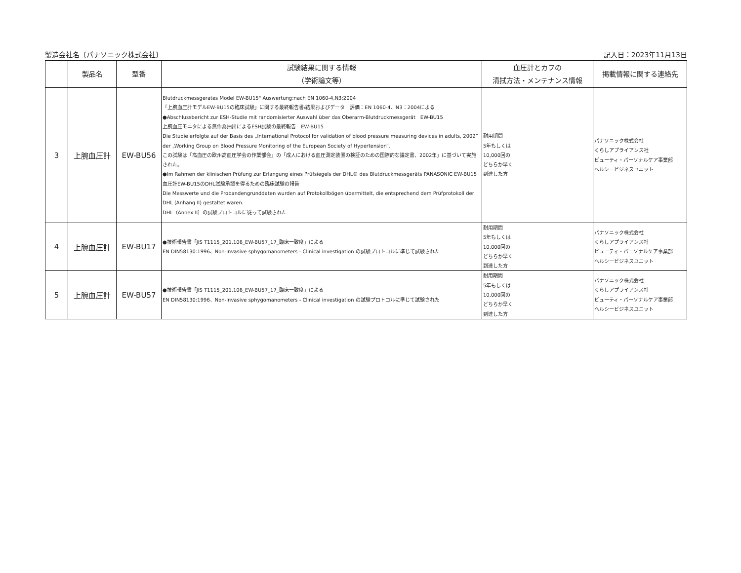製造会社名〔パナソニック株式会社〕 記入日：2023年11月13日
| | 製品名 | 型番 | 試験結果に関する情報 （学術論文等） | 血圧計とカフの 清拭方法・メンテナンス情報 | 掲載情報に関する連絡先 |
| --- | --- | --- | --- | --- | --- |
| 3 | 上腕血圧計 | EW-BU56 | Blutdruckmessgerates Model EW-BU15" Auswertung:nach EN 1060-4,N3:2004 「上腕血圧計モデルEW-BU15の臨床試験」に関する最終報告書/結果およびデータ 評価：EN 1060-4、N3：2004による ●Abschlussbericht zur ESH-Studie mit randomisierter Auswahl über das Oberarm-Blutdruckmessgerät EW-BU15 上腕血圧モニタによる無作為抽出によるESH試験の最終報告 EW-BU15 Die Studie erfolgte auf der Basis des „International Protocol for validation of blood pressure measuring devices in adults, 2002“ der „Working Group on Blood Pressure Monitoring of the European Society of Hypertension“. この試験は「高血圧の欧州高血圧学会の作業部会」の「成人における血圧測定装置の検証のための国際的な議定書、2002年」に基づいて実施された。 ●Im Rahmen der klinischen Prüfung zur Erlangung eines Prüfsiegels der DHL® des Blutdruckmessgeräts PANASONIC EW-BU15 血圧計EW-BU15のDHL試験承認を得るための臨床試験の報告 Die Messwerte und die Probandengrunddaten wurden auf Protokollbögen übermittelt, die entsprechend dem Prüfprotokoll der DHL (Anhang II) gestaltet waren. DHL（Annex II）の試験プロトコルに従って試験された | 耐用期間 5年もしくは 10,000回の どちらか早く 到達した方 | パナソニック株式会社 くらしアプライアンス社 ビューティ・パーソナルケア事業部 ヘルシービジネスユニット |
| 4 | 上腕血圧計 | EW-BU17 | ●技術報告書「JIS T1115_201.106_EW-BU57_17_臨床一致度」による EN DIN58130:1996、Non-invasive sphygomanometers - Clinical investigation の試験プロトコルに準じて試験された | 耐用期間 5年もしくは 10,000回の どちらか早く 到達した方 | パナソニック株式会社 くらしアプライアンス社 ビューティ・パーソナルケア事業部 ヘルシービジネスユニット |
| 5 | 上腕血圧計 | EW-BU57 | ●技術報告書「JIS T1115_201.106_EW-BU57_17_臨床一致度」による EN DIN58130:1996、Non-invasive sphygomanometers - Clinical investigation の試験プロトコルに準じて試験された | 耐用期間 5年もしくは 10,000回の どちらか早く 到達した方 | パナソニック株式会社 くらしアプライアンス社 ビューティ・パーソナルケア事業部 ヘルシービジネスユニット |